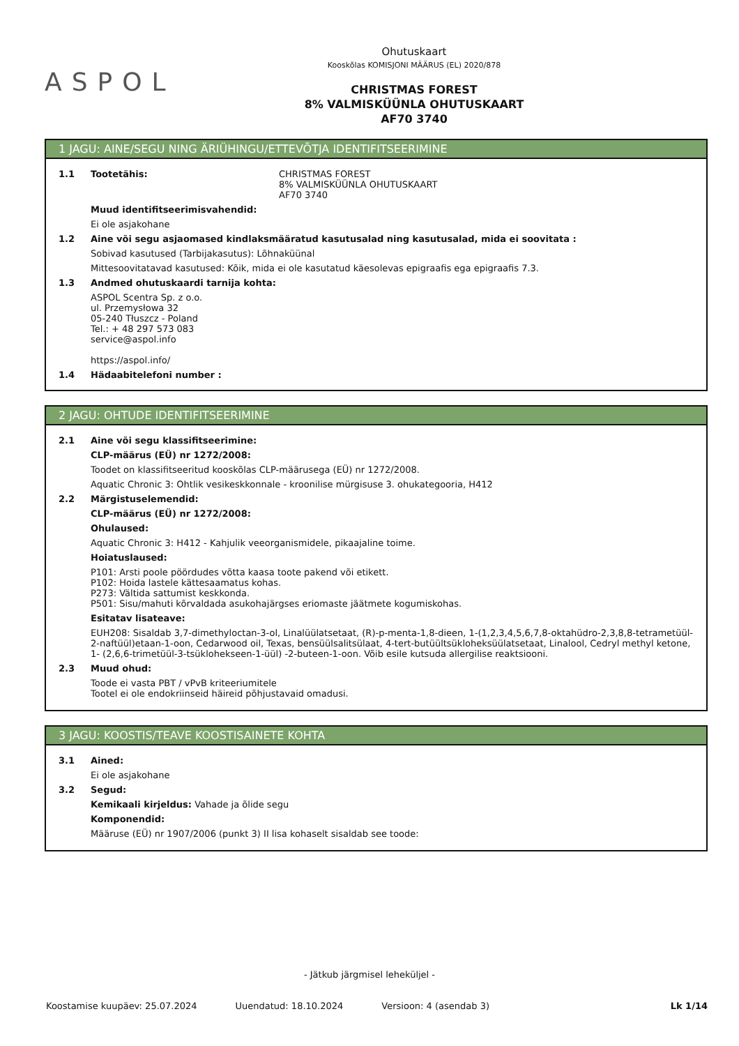ASPOL
Ohutuskaart
Kooskõlas KOMISJONI MÄÄRUS (EL) 2020/878
CHRISTMAS FOREST
8% VALMISKÜÜNLA OHUTUSKAART
AF70 3740
1 JAGU: AINE/SEGU NING ÄRIÜHINGU/ETTEVÕTJA IDENTIFITSEERIMINE
1.1 Tootetähis: CHRISTMAS FOREST
8% VALMISKÜÜNLA OHUTUSKAART
AF70 3740
Muud identifitseerimisvahendid:
Ei ole asjakohane
1.2 Aine või segu asjaomased kindlaksmääratud kasutusalad ning kasutusalad, mida ei soovitata :
Sobivad kasutused (Tarbijakasutus): Lõhnaküünal
Mittesoovitatavad kasutused: Kõik, mida ei ole kasutatud käesolevas epigraafis ega epigraafis 7.3.
1.3 Andmed ohutuskaardi tarnija kohta:
ASPOL Scentra Sp. z o.o.
ul. Przemysłowa 32
05-240 Tłuszcz - Poland
Tel.: + 48 297 573 083
service@aspol.info
https://aspol.info/
1.4 Hädaabitelefoni number :
2 JAGU: OHTUDE IDENTIFITSEERIMINE
2.1 Aine või segu klassifitseerimine:
CLP-määrus (EÜ) nr 1272/2008:
Toodet on klassifitseeritud kooskõlas CLP-määrusega (EÜ) nr 1272/2008.
Aquatic Chronic 3: Ohtlik vesikeskkonnale - kroonilise mürgisuse 3. ohukategooria, H412
2.2 Märgistuselemendid:
CLP-määrus (EÜ) nr 1272/2008:
Ohulaused:
Aquatic Chronic 3: H412 - Kahjulik veeorganismidele, pikaajaline toime.
Hoiatuslaused:
P101: Arsti poole pöördudes võtta kaasa toote pakend või etikett.
P102: Hoida lastele kättesaamatus kohas.
P273: Vältida sattumist keskkonda.
P501: Sisu/mahuti kõrvaldada asukohajärgses eriomaste jäätmete kogumiskohas.
Esitatav lisateave:
EUH208: Sisaldab 3,7-dimethyloctan-3-ol, Linalüülatsetaat, (R)-p-menta-1,8-dieen, 1-(1,2,3,4,5,6,7,8-oktahüdro-2,3,8,8-tetrametüül-2-naftüül)etaan-1-oon, Cedarwood oil, Texas, bensüülsalitsülaat, 4-tert-butüültsükloheksüülatsetaat, Linalool, Cedryl methyl ketone, 1- (2,6,6-trimetüül-3-tsüklohekseen-1-üül) -2-buteen-1-oon. Võib esile kutsuda allergilise reaktsiooni.
2.3 Muud ohud:
Toode ei vasta PBT / vPvB kriteeriumitele
Tootel ei ole endokriinseid häireid põhjustavaid omadusi.
3 JAGU: KOOSTIS/TEAVE KOOSTISAINETE KOHTA
3.1 Ained:
Ei ole asjakohane
3.2 Segud:
Kemikaali kirjeldus: Vahade ja õlide segu
Komponendid:
Määruse (EÜ) nr 1907/2006 (punkt 3) II lisa kohaselt sisaldab see toode:
- Jätkub järgmisel leheküljel -
Koostamise kuupäev: 25.07.2024 Uuendatud: 18.10.2024 Versioon: 4 (asendab 3) Lk 1/14